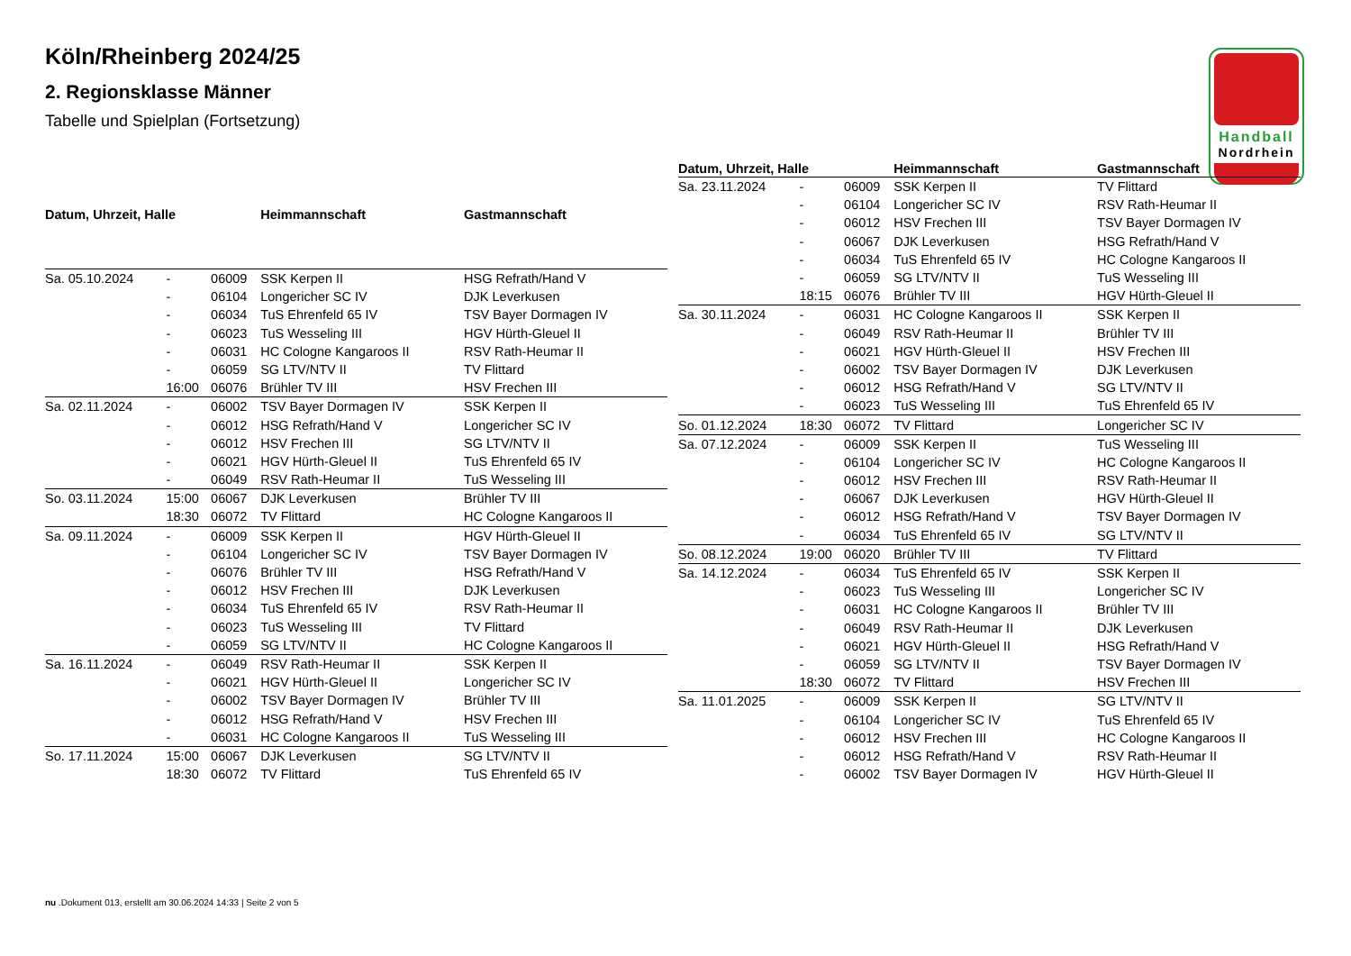Köln/Rheinberg 2024/25
2. Regionsklasse Männer
Tabelle und Spielplan (Fortsetzung)
Handball
Nordrhein
| Datum, Uhrzeit, Halle | | | Heimmannschaft | Gastmannschaft |
| --- | --- | --- | --- | --- |
| Sa. 05.10.2024 | - | 06009 | SSK Kerpen II | HSG Refrath/Hand V |
| | - | 06104 | Longericher SC IV | DJK Leverkusen |
| | - | 06034 | TuS Ehrenfeld 65 IV | TSV Bayer Dormagen IV |
| | - | 06023 | TuS Wesseling III | HGV Hürth-Gleuel II |
| | - | 06031 | HC Cologne Kangaroos II | RSV Rath-Heumar II |
| | - | 06059 | SG LTV/NTV II | TV Flittard |
| | 16:00 | 06076 | Brühler TV III | HSV Frechen III |
| Sa. 02.11.2024 | - | 06002 | TSV Bayer Dormagen IV | SSK Kerpen II |
| | - | 06012 | HSG Refrath/Hand V | Longericher SC IV |
| | - | 06012 | HSV Frechen III | SG LTV/NTV II |
| | - | 06021 | HGV Hürth-Gleuel II | TuS Ehrenfeld 65 IV |
| | - | 06049 | RSV Rath-Heumar II | TuS Wesseling III |
| So. 03.11.2024 | 15:00 | 06067 | DJK Leverkusen | Brühler TV III |
| | 18:30 | 06072 | TV Flittard | HC Cologne Kangaroos II |
| Sa. 09.11.2024 | - | 06009 | SSK Kerpen II | HGV Hürth-Gleuel II |
| | - | 06104 | Longericher SC IV | TSV Bayer Dormagen IV |
| | - | 06076 | Brühler TV III | HSG Refrath/Hand V |
| | - | 06012 | HSV Frechen III | DJK Leverkusen |
| | - | 06034 | TuS Ehrenfeld 65 IV | RSV Rath-Heumar II |
| | - | 06023 | TuS Wesseling III | TV Flittard |
| | - | 06059 | SG LTV/NTV II | HC Cologne Kangaroos II |
| Sa. 16.11.2024 | - | 06049 | RSV Rath-Heumar II | SSK Kerpen II |
| | - | 06021 | HGV Hürth-Gleuel II | Longericher SC IV |
| | - | 06002 | TSV Bayer Dormagen IV | Brühler TV III |
| | - | 06012 | HSG Refrath/Hand V | HSV Frechen III |
| | - | 06031 | HC Cologne Kangaroos II | TuS Wesseling III |
| So. 17.11.2024 | 15:00 | 06067 | DJK Leverkusen | SG LTV/NTV II |
| | 18:30 | 06072 | TV Flittard | TuS Ehrenfeld 65 IV |
| Datum, Uhrzeit, Halle | | | Heimmannschaft | Gastmannschaft |
| --- | --- | --- | --- | --- |
| Sa. 23.11.2024 | - | 06009 | SSK Kerpen II | TV Flittard |
| | - | 06104 | Longericher SC IV | RSV Rath-Heumar II |
| | - | 06012 | HSV Frechen III | TSV Bayer Dormagen IV |
| | - | 06067 | DJK Leverkusen | HSG Refrath/Hand V |
| | - | 06034 | TuS Ehrenfeld 65 IV | HC Cologne Kangaroos II |
| | - | 06059 | SG LTV/NTV II | TuS Wesseling III |
| | 18:15 | 06076 | Brühler TV III | HGV Hürth-Gleuel II |
| Sa. 30.11.2024 | - | 06031 | HC Cologne Kangaroos II | SSK Kerpen II |
| | - | 06049 | RSV Rath-Heumar II | Brühler TV III |
| | - | 06021 | HGV Hürth-Gleuel II | HSV Frechen III |
| | - | 06002 | TSV Bayer Dormagen IV | DJK Leverkusen |
| | - | 06012 | HSG Refrath/Hand V | SG LTV/NTV II |
| | - | 06023 | TuS Wesseling III | TuS Ehrenfeld 65 IV |
| So. 01.12.2024 | 18:30 | 06072 | TV Flittard | Longericher SC IV |
| Sa. 07.12.2024 | - | 06009 | SSK Kerpen II | TuS Wesseling III |
| | - | 06104 | Longericher SC IV | HC Cologne Kangaroos II |
| | - | 06012 | HSV Frechen III | RSV Rath-Heumar II |
| | - | 06067 | DJK Leverkusen | HGV Hürth-Gleuel II |
| | - | 06012 | HSG Refrath/Hand V | TSV Bayer Dormagen IV |
| | - | 06034 | TuS Ehrenfeld 65 IV | SG LTV/NTV II |
| So. 08.12.2024 | 19:00 | 06020 | Brühler TV III | TV Flittard |
| Sa. 14.12.2024 | - | 06034 | TuS Ehrenfeld 65 IV | SSK Kerpen II |
| | - | 06023 | TuS Wesseling III | Longericher SC IV |
| | - | 06031 | HC Cologne Kangaroos II | Brühler TV III |
| | - | 06049 | RSV Rath-Heumar II | DJK Leverkusen |
| | - | 06021 | HGV Hürth-Gleuel II | HSG Refrath/Hand V |
| | - | 06059 | SG LTV/NTV II | TSV Bayer Dormagen IV |
| | 18:30 | 06072 | TV Flittard | HSV Frechen III |
| Sa. 11.01.2025 | - | 06009 | SSK Kerpen II | SG LTV/NTV II |
| | - | 06104 | Longericher SC IV | TuS Ehrenfeld 65 IV |
| | - | 06012 | HSV Frechen III | HC Cologne Kangaroos II |
| | - | 06012 | HSG Refrath/Hand V | RSV Rath-Heumar II |
| | - | 06002 | TSV Bayer Dormagen IV | HGV Hürth-Gleuel II |
nu .Dokument 013, erstellt am 30.06.2024 14:33 | Seite 2 von 5